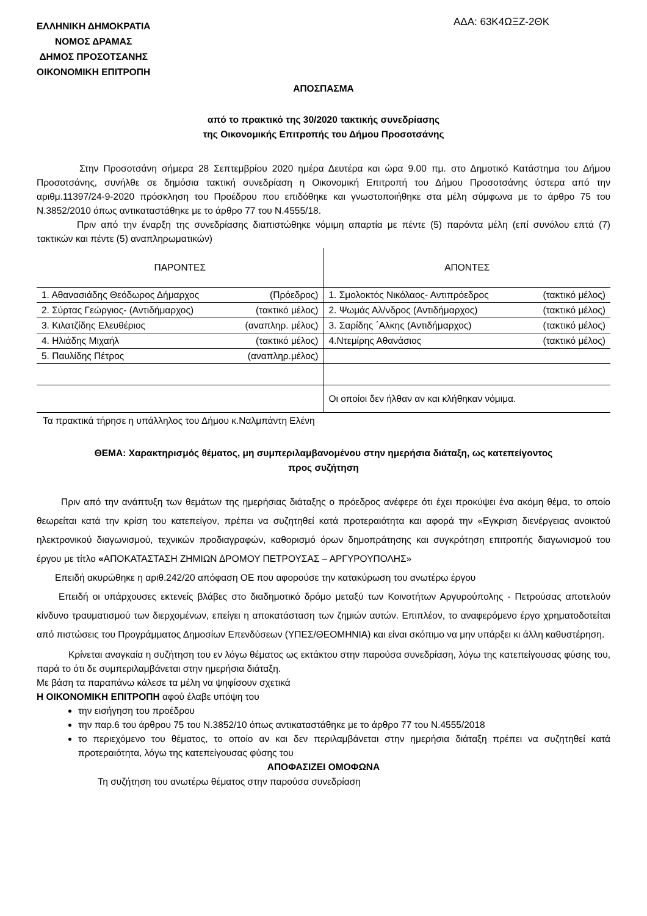ΕΛΛΗΝΙΚΗ ΔΗΜΟΚΡΑΤΙΑ
ΝΟΜΟΣ ΔΡΑΜΑΣ
ΔΗΜΟΣ ΠΡΟΣΟΤΣΑΝΗΣ
ΟΙΚΟΝΟΜΙΚΗ ΕΠΙΤΡΟΠΗ
ΑΔΑ: 63Κ4ΩΞΖ-2ΘΚ
ΑΠΟΣΠΑΣΜΑ
από το πρακτικό της 30/2020 τακτικής συνεδρίασης
της Οικονομικής Επιτροπής του Δήμου Προσοτσάνης
Στην Προσοτσάνη σήμερα 28 Σεπτεμβρίου 2020 ημέρα Δευτέρα και ώρα 9.00 πμ. στο Δημοτικό Κατάστημα του Δήμου Προσοτσάνης, συνήλθε σε δημόσια τακτική συνεδρίαση η Οικονομική Επιτροπή του Δήμου Προσοτσάνης ύστερα από την αριθμ.11397/24-9-2020 πρόσκληση του Προέδρου που επιδόθηκε και γνωστοποιήθηκε στα μέλη σύμφωνα με το άρθρο 75 του Ν.3852/2010 όπως αντικαταστάθηκε με το άρθρο 77 του Ν.4555/18.
Πριν από την έναρξη της συνεδρίασης διαπιστώθηκε νόμιμη απαρτία με πέντε (5) παρόντα μέλη (επί συνόλου επτά (7) τακτικών και πέντε (5) αναπληρωματικών)
| ΠΑΡΟΝΤΕΣ | ΑΠΟΝΤΕΣ |
| 1. Αθανασιάδης Θεόδωρος Δήμαρχος (Πρόεδρος) | 1. Σμολοκτός Νικόλαος- Αντιπρόεδρος (τακτικό μέλος) |
| 2. Σύρτας Γεώργιος- (Αντιδήμαρχος) (τακτικό μέλος) | 2. Ψωμάς Αλ/νδρος (Αντιδήμαρχος) (τακτικό μέλος) |
| 3. Κιλατζίδης Ελευθέριος (αναπληρ. μέλος) | 3. Σαρίδης ΄Αλκης (Αντιδήμαρχος) (τακτικό μέλος) |
| 4. Ηλιάδης Μιχαήλ (τακτικό μέλος) | 4.Ντεμίρης Αθανάσιος (τακτικό μέλος) |
| 5. Παυλίδης Πέτρος (αναπληρ.μέλος) | |
| | Οι οποίοι δεν ήλθαν αν και κλήθηκαν νόμιμα. |
Τα πρακτικά τήρησε η υπάλληλος του Δήμου κ.Ναλμπάντη Ελένη
ΘΕΜΑ: Χαρακτηρισμός θέματος, μη συμπεριλαμβανομένου στην ημερήσια διάταξη, ως κατεπείγοντος
προς συζήτηση
Πριν από την ανάπτυξη των θεμάτων της ημερήσιας διάταξης ο πρόεδρος ανέφερε ότι έχει προκύψει ένα ακόμη θέμα, το οποίο θεωρείται κατά την κρίση του κατεπείγον, πρέπει να συζητηθεί κατά προτεραιότητα και αφορά την «Εγκριση διενέργειας ανοικτού ηλεκτρονικού διαγωνισμού, τεχνικών προδιαγραφών, καθορισμό όρων δημοπράτησης και συγκρότηση επιτροπής διαγωνισμού του έργου με τίτλο «ΑΠΟΚΑΤΑΣΤΑΣΗ ΖΗΜΙΩΝ ΔΡΟΜΟΥ ΠΕΤΡΟΥΣΑΣ – ΑΡΓΥΡΟΥΠΟΛΗΣ»
Επειδή ακυρώθηκε η αριθ.242/20 απόφαση ΟΕ που αφορούσε την κατακύρωση του ανωτέρω έργου
Επειδή οι υπάρχουσες εκτενείς βλάβες στο διαδημοτικό δρόμο μεταξύ των Κοινοτήτων Αργυρούπολης - Πετρούσας αποτελούν κίνδυνο τραυματισμού των διερχομένων, επείγει η αποκατάσταση των ζημιών αυτών. Επιπλέον, το αναφερόμενο έργο χρηματοδοτείται από πιστώσεις του Προγράμματος Δημοσίων Επενδύσεων (ΥΠΕΣ/ΘΕΟΜΗΝΙΑ) και είναι σκόπιμο να μην υπάρξει κι άλλη καθυστέρηση.
Κρίνεται αναγκαία η συζήτηση του εν λόγω θέματος ως εκτάκτου στην παρούσα συνεδρίαση, λόγω της κατεπείγουσας φύσης του, παρά το ότι δε συμπεριλαμβάνεται στην ημερήσια διάταξη.
Με βάση τα παραπάνω κάλεσε τα μέλη να ψηφίσουν σχετικά
Η ΟΙΚΟΝΟΜΙΚΗ ΕΠΙΤΡΟΠΗ αφού έλαβε υπόψη του
την εισήγηση του προέδρου
την παρ.6 του άρθρου 75 του Ν.3852/10 όπως αντικαταστάθηκε με το άρθρο 77 του Ν.4555/2018
το περιεχόμενο του θέματος, το οποίο αν και δεν περιλαμβάνεται στην ημερήσια διάταξη πρέπει να συζητηθεί κατά προτεραιότητα, λόγω της κατεπείγουσας φύσης του
ΑΠΟΦΑΣΙΖΕΙ ΟΜΟΦΩΝΑ
Τη συζήτηση του ανωτέρω θέματος στην παρούσα συνεδρίαση